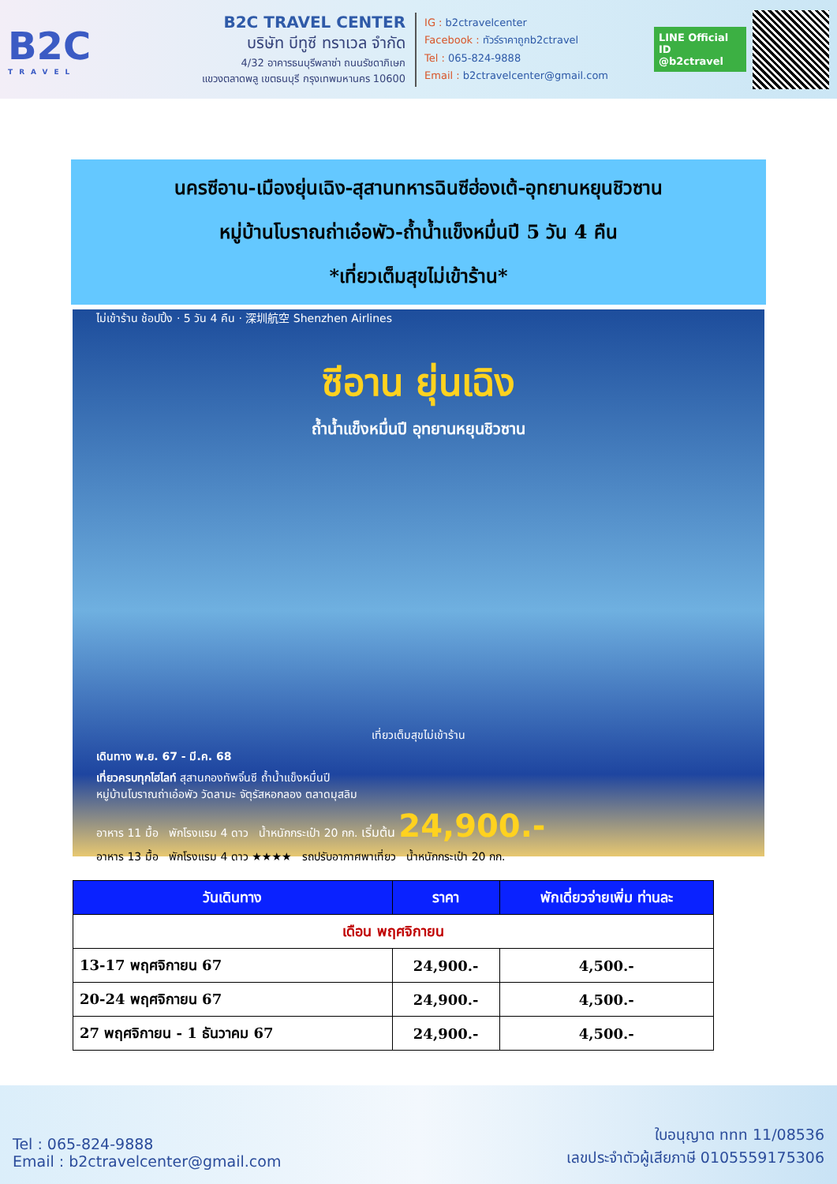B2C
TRAVEL
B2C TRAVEL CENTER
บริษัท บีทูซี ทราเวล จำกัด
4/32 อาคารธนบุรีพลาซ่า ถนนรัชดาภิเษก
แขวงตลาดพลู เขตธนบุรี กรุงเทพมหานคร 10600
IG : b2ctravelcenter
Facebook : ทัวร์ราคาถูกb2ctravel
Tel : 065-824-9888
Email : b2ctravelcenter@gmail.com
LINE Official ID
@b2ctravel
นครซีอาน-เมืองยุ่นเฉิง-สุสานทหารฉินซีฮ่องเต้-อุทยานหยุนชิวซาน
หมู่บ้านโบราณถ่าเอ๋อพัว-ถ้ำน้ำแข็งหมื่นปี 5 วัน 4 คืน
*เที่ยวเต็มสุขไม่เข้าร้าน*
ไม่เข้าร้าน ช้อปปิ้ง · 5 วัน 4 คืน · 深圳航空 Shenzhen Airlines
ซีอาน ยุ่นเฉิง
ถ้ำน้ำแข็งหมื่นปี อุทยานหยุนชิวซาน
เที่ยวเต็มสุขไม่เข้าร้าน
เดินทาง พ.ย. 67 - มี.ค. 68
เที่ยวครบทุกไฮไลท์ สุสานกองทัพจิ๋นซี ถ้ำน้ำแข็งหมื่นปี
หมู่บ้านโบราณถ่าเอ๋อพัว วัดลามะ จัตุรัสหอกลอง ตลาดมุสลิม
อาหาร 11 มื้อ พักโรงแรม 4 ดาว น้ำหนักกระเป๋า 20 กก. เริ่มต้น 24,900.-
อาหาร 13 มื้อ พักโรงแรม 4 ดาว ★★★★ รถปรับอากาศพาเที่ยว น้ำหนักกระเป๋า 20 กก.
| วันเดินทาง | ราคา | พักเดี่ยวจ่ายเพิ่ม ท่านละ |
| --- | --- | --- |
| เดือน พฤศจิกายน | | |
| 13-17 พฤศจิกายน 67 | 24,900.- | 4,500.- |
| 20-24 พฤศจิกายน 67 | 24,900.- | 4,500.- |
| 27 พฤศจิกายน - 1 ธันวาคม 67 | 24,900.- | 4,500.- |
Tel : 065-824-9888
Email : b2ctravelcenter@gmail.com
ใบอนุญาต ททท 11/08536
เลขประจำตัวผู้เสียภาษี 0105559175306